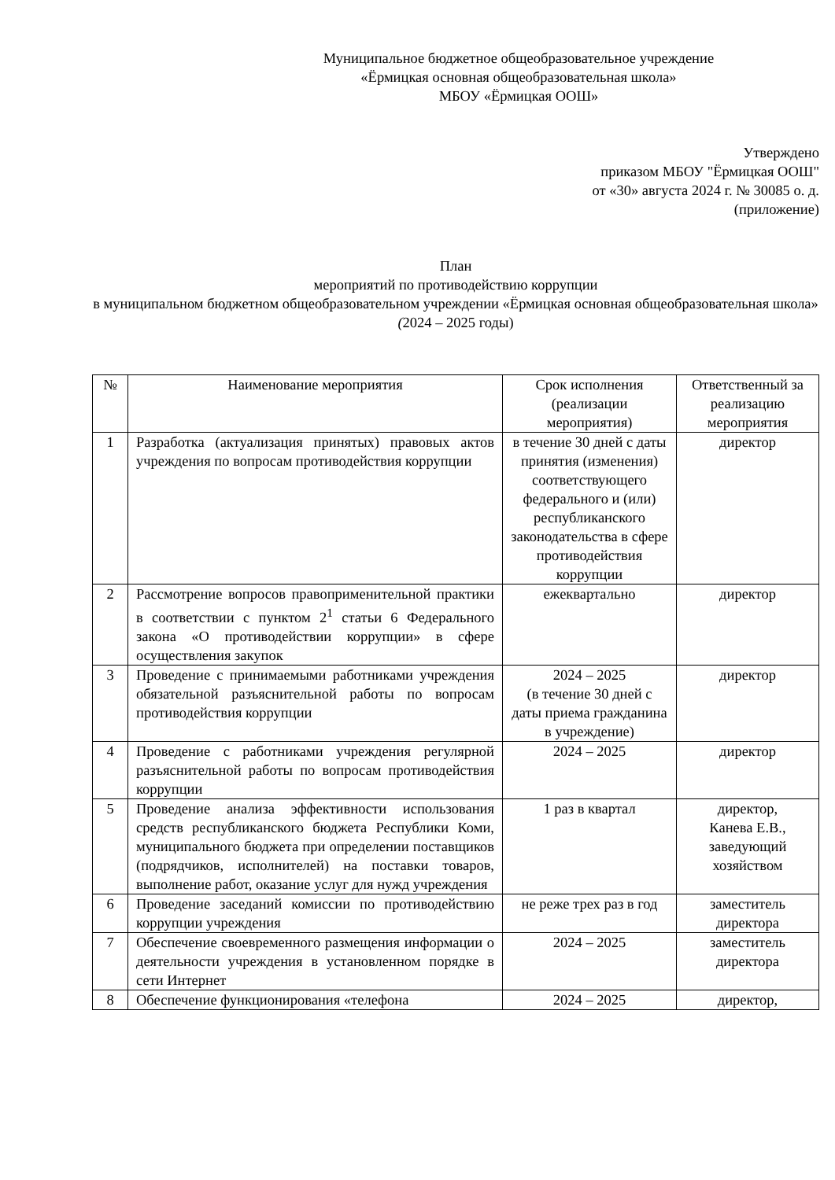Муниципальное бюджетное общеобразовательное учреждение
«Ёрмицкая основная общеобразовательная школа»
МБОУ «Ёрмицкая ООШ»
Утверждено
приказом МБОУ "Ёрмицкая ООШ"
от «30» августа 2024 г. № 30085 о. д.
(приложение)
План
мероприятий по противодействию коррупции
в муниципальном бюджетном общеобразовательном учреждении «Ёрмицкая основная общеобразовательная школа» (2024 – 2025 годы)
| № | Наименование мероприятия | Срок исполнения (реализации мероприятия) | Ответственный за реализацию мероприятия |
| --- | --- | --- | --- |
| 1 | Разработка (актуализация принятых) правовых актов учреждения по вопросам противодействия коррупции | в течение 30 дней с даты принятия (изменения) соответствующего федерального и (или) республиканского законодательства в сфере противодействия коррупции | директор |
| 2 | Рассмотрение вопросов правоприменительной практики в соответствии с пунктом 2<sup>1</sup> статьи 6 Федерального закона «О противодействии коррупции» в сфере осуществления закупок | ежеквартально | директор |
| 3 | Проведение с принимаемыми работниками учреждения обязательной разъяснительной работы по вопросам противодействия коррупции | 2024 – 2025 (в течение 30 дней с даты приема гражданина в учреждение) | директор |
| 4 | Проведение с работниками учреждения регулярной разъяснительной работы по вопросам противодействия коррупции | 2024 – 2025 | директор |
| 5 | Проведение анализа эффективности использования средств республиканского бюджета Республики Коми, муниципального бюджета при определении поставщиков (подрядчиков, исполнителей) на поставки товаров, выполнение работ, оказание услуг для нужд учреждения | 1 раз в квартал | директор, Канева Е.В., заведующий хозяйством |
| 6 | Проведение заседаний комиссии по противодействию коррупции учреждения | не реже трех раз в год | заместитель директора |
| 7 | Обеспечение своевременного размещения информации о деятельности учреждения в установленном порядке в сети Интернет | 2024 – 2025 | заместитель директора |
| 8 | Обеспечение функционирования «телефона | 2024 – 2025 | директор, |